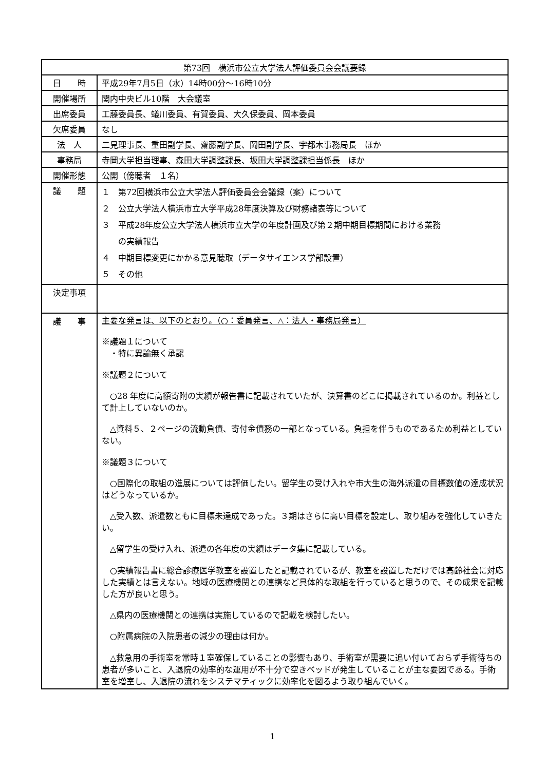| 第73回 横浜市公立大学法人評価委員会会議要録 | |
| --- | --- |
| 日 時 | 平成29年7月5日（水）14時00分～16時10分 |
| 開催場所 | 関内中央ビル10階 大会議室 |
| 出席委員 | 工藤委員長、蟻川委員、有賀委員、大久保委員、岡本委員 |
| 欠席委員 | なし |
| 法 人 | 二見理事長、重田副学長、齋藤副学長、岡田副学長、宇都木事務局長 ほか |
| 事務局 | 寺岡大学担当理事、森田大学調整課長、坂田大学調整課担当係長 ほか |
| 開催形態 | 公開（傍聴者 １名） |
| 議 題 | １ 第72回横浜市公立大学法人評価委員会会議録（案）について ２ 公立大学法人横浜市立大学平成28年度決算及び財務諸表等について ３ 平成28年度公立大学法人横浜市立大学の年度計画及び第２期中期目標期間における業務 の実績報告 ４ 中期目標変更にかかる意見聴取（データサイエンス学部設置） ５ その他 |
| 決定事項 | |
| 議 事 | 主要な発言は、以下のとおり。（○：委員発言、△：法人・事務局発言） ※議題１について ・特に異論無く承認 ※議題２について ○28 年度に高額寄附の実績が報告書に記載されていたが、決算書のどこに掲載されているのか。利益として計上していないのか。 △資料５、２ページの流動負債、寄付金債務の一部となっている。負担を伴うものであるため利益としていない。 ※議題３について ○国際化の取組の進展については評価したい。留学生の受け入れや市大生の海外派遣の目標数値の達成状況はどうなっているか。 △受入数、派遣数ともに目標未達成であった。３期はさらに高い目標を設定し、取り組みを強化していきたい。 △留学生の受け入れ、派遣の各年度の実績はデータ集に記載している。 ○実績報告書に総合診療医学教室を設置したと記載されているが、教室を設置しただけでは高齢社会に対応した実績とは言えない。地域の医療機関との連携など具体的な取組を行っていると思うので、その成果を記載した方が良いと思う。 △県内の医療機関との連携は実施しているので記載を検討したい。 ○附属病院の入院患者の減少の理由は何か。 △救急用の手術室を常時１室確保していることの影響もあり、手術室が需要に追い付いておらず手術待ちの患者が多いこと、入退院の効率的な運用が不十分で空きベッドが発生していることが主な要因である。手術室を増室し、入退院の流れをシステマティックに効率化を図るよう取り組んでいく。 |
1